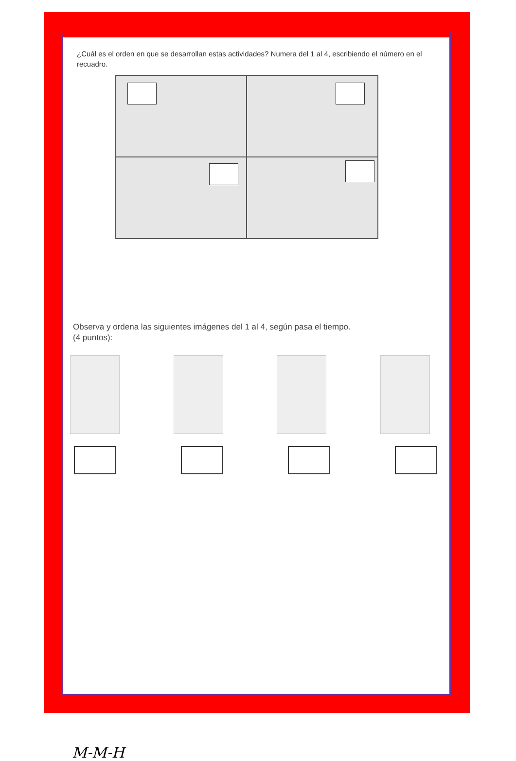¿Cuál es el orden en que se desarrollan estas actividades? Numera del 1 al 4, escribiendo el número en el recuadro.
Observa y ordena las siguientes imágenes del 1 al 4, según pasa el tiempo.
(4 puntos):
M-M-H